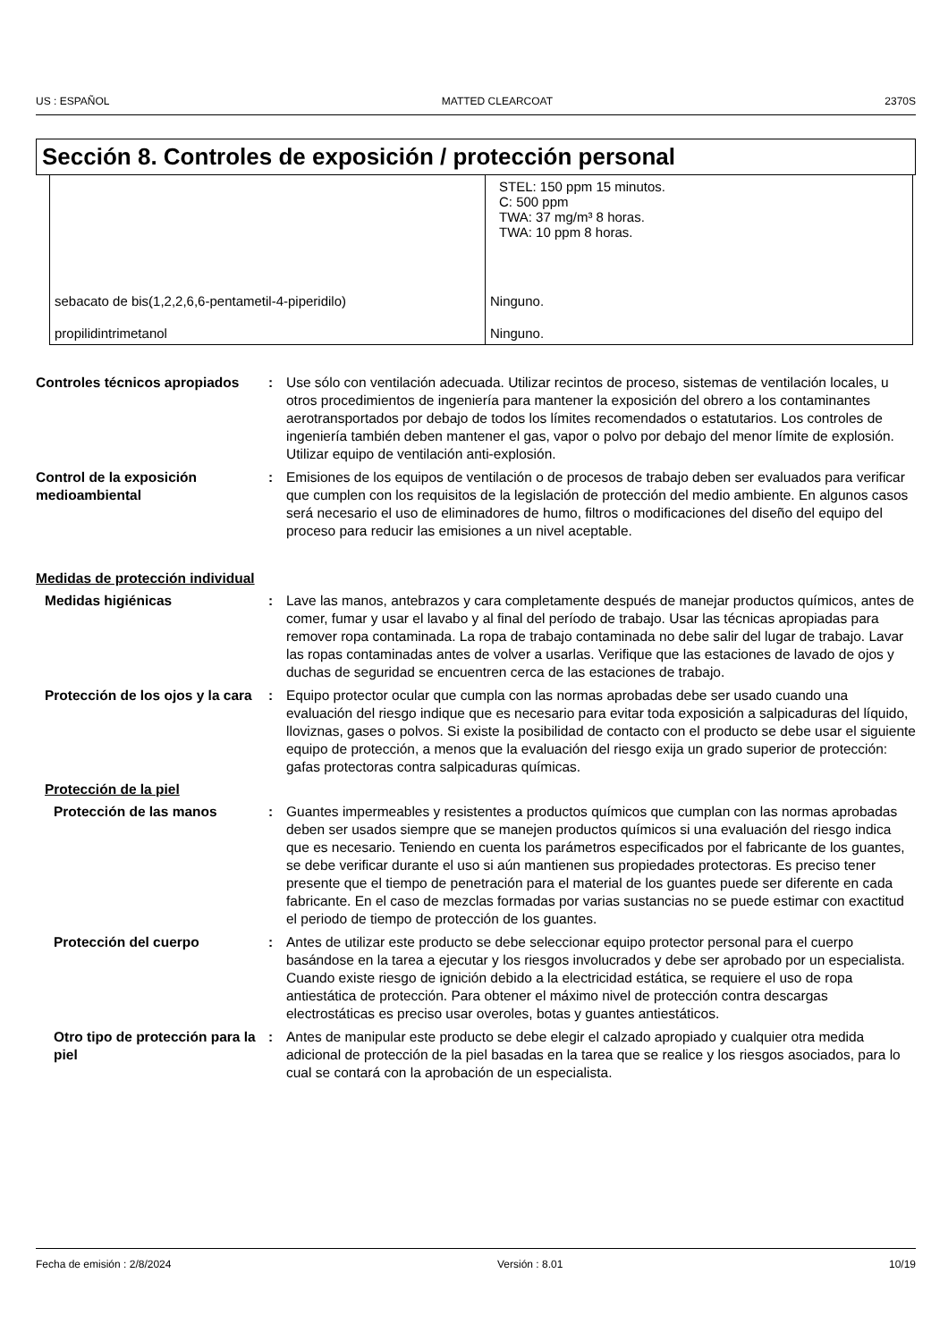US : ESPAÑOL MATTED CLEARCOAT 2370S
Sección 8. Controles de exposición / protección personal
| | STEL: 150 ppm 15 minutos. C: 500 ppm TWA: 37 mg/m³ 8 horas. TWA: 10 ppm 8 horas. |
| sebacato de bis(1,2,2,6,6-pentametil-4-piperidilo) | Ninguno. |
| propilidintrimetanol | Ninguno. |
Controles técnicos apropiados
: Use sólo con ventilación adecuada. Utilizar recintos de proceso, sistemas de ventilación locales, u otros procedimientos de ingeniería para mantener la exposición del obrero a los contaminantes aerotransportados por debajo de todos los límites recomendados o estatutarios. Los controles de ingeniería también deben mantener el gas, vapor o polvo por debajo del menor límite de explosión. Utilizar equipo de ventilación anti-explosión.
Control de la exposición medioambiental
: Emisiones de los equipos de ventilación o de procesos de trabajo deben ser evaluados para verificar que cumplen con los requisitos de la legislación de protección del medio ambiente. En algunos casos será necesario el uso de eliminadores de humo, filtros o modificaciones del diseño del equipo del proceso para reducir las emisiones a un nivel aceptable.
Medidas de protección individual
Medidas higiénicas : Lave las manos, antebrazos y cara completamente después de manejar productos químicos, antes de comer, fumar y usar el lavabo y al final del período de trabajo. Usar las técnicas apropiadas para remover ropa contaminada. La ropa de trabajo contaminada no debe salir del lugar de trabajo. Lavar las ropas contaminadas antes de volver a usarlas. Verifique que las estaciones de lavado de ojos y duchas de seguridad se encuentren cerca de las estaciones de trabajo.
Protección de los ojos y la cara
: Equipo protector ocular que cumpla con las normas aprobadas debe ser usado cuando una evaluación del riesgo indique que es necesario para evitar toda exposición a salpicaduras del líquido, lloviznas, gases o polvos. Si existe la posibilidad de contacto con el producto se debe usar el siguiente equipo de protección, a menos que la evaluación del riesgo exija un grado superior de protección: gafas protectoras contra salpicaduras químicas.
Protección de la piel
Protección de las manos : Guantes impermeables y resistentes a productos químicos que cumplan con las normas aprobadas deben ser usados siempre que se manejen productos químicos si una evaluación del riesgo indica que es necesario. Teniendo en cuenta los parámetros especificados por el fabricante de los guantes, se debe verificar durante el uso si aún mantienen sus propiedades protectoras. Es preciso tener presente que el tiempo de penetración para el material de los guantes puede ser diferente en cada fabricante. En el caso de mezclas formadas por varias sustancias no se puede estimar con exactitud el periodo de tiempo de protección de los guantes.
Protección del cuerpo : Antes de utilizar este producto se debe seleccionar equipo protector personal para el cuerpo basándose en la tarea a ejecutar y los riesgos involucrados y debe ser aprobado por un especialista. Cuando existe riesgo de ignición debido a la electricidad estática, se requiere el uso de ropa antiestática de protección. Para obtener el máximo nivel de protección contra descargas electrostáticas es preciso usar overoles, botas y guantes antiestáticos.
Otro tipo de protección para la piel
: Antes de manipular este producto se debe elegir el calzado apropiado y cualquier otra medida adicional de protección de la piel basadas en la tarea que se realice y los riesgos asociados, para lo cual se contará con la aprobación de un especialista.
Fecha de emisión : 2/8/2024 Versión : 8.01 10/19